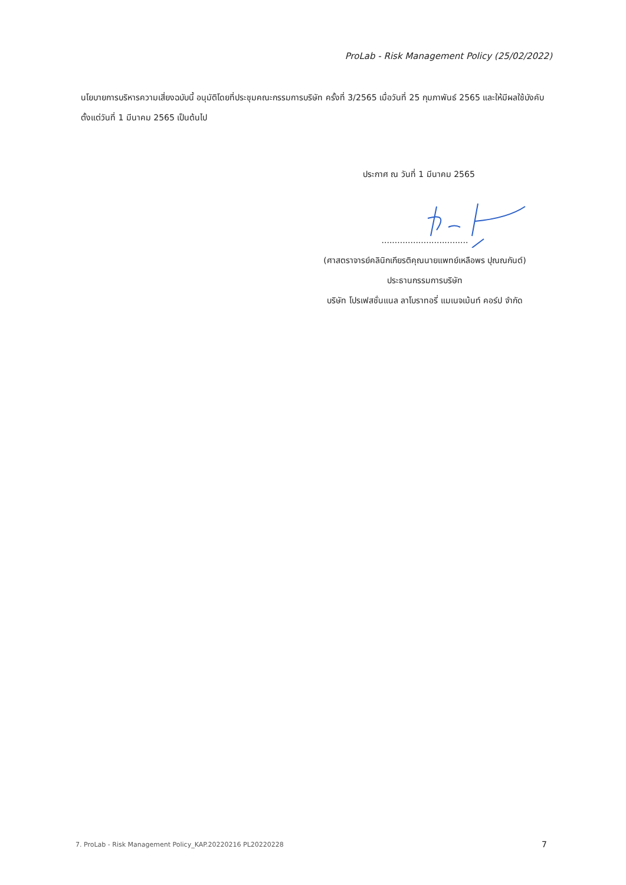ProLab - Risk Management Policy (25/02/2022)
นโยบายการบริหารความเสี่ยงฉบับนี้ อนุมัติโดยที่ประชุมคณะกรรมการบริษัท ครั้งที่ 3/2565 เมื่อวันที่ 25 กุมภาพันธ์ 2565 และให้มีผลใช้บังคับตั้งแต่วันที่ 1 มีนาคม 2565 เป็นต้นไป
ประกาศ ณ วันที่ 1 มีนาคม 2565
.................................
(ศาสตราจารย์คลินิกเกียรติคุณนายแพทย์เหลือพร ปุณณกันต์)
ประธานกรรมการบริษัท
บริษัท โปรเฟสชั่นแนล ลาโบราทอรี่ แมเนจเม้นท์ คอร์ป จำกัด
7. ProLab - Risk Management Policy_KAP.20220216 PL20220228
7